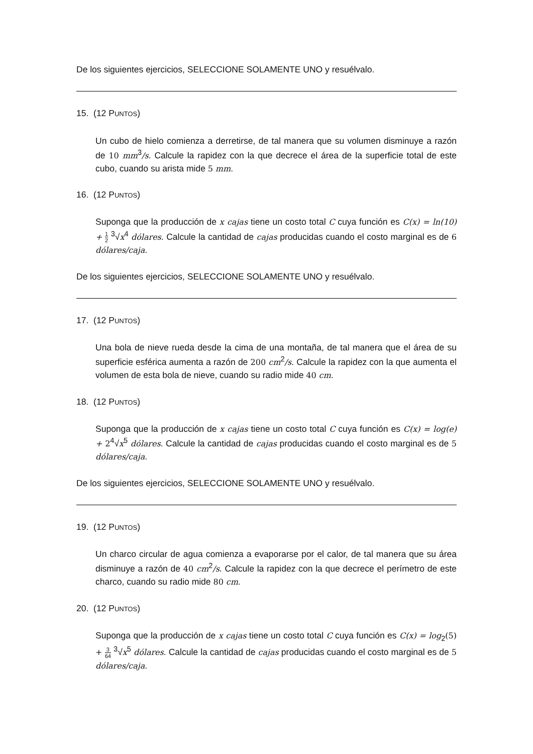De los siguientes ejercicios, SELECCIONE SOLAMENTE UNO y resuélvalo.
15. (12 PUNTOS)
Un cubo de hielo comienza a derretirse, de tal manera que su volumen disminuye a razón de 10 mm<sup>3</sup>/s. Calcule la rapidez con la que decrece el área de la superficie total de este cubo, cuando su arista mide 5 mm.
16. (12 PUNTOS)
Suponga que la producción de x cajas tiene un costo total C cuya función es C(x) = ln(10) + 1 2 <sup>3</sup>√x<sup>4</sup> dólares. Calcule la cantidad de cajas producidas cuando el costo marginal es de 6 dólares/caja.
De los siguientes ejercicios, SELECCIONE SOLAMENTE UNO y resuélvalo.
17. (12 PUNTOS)
Una bola de nieve rueda desde la cima de una montaña, de tal manera que el área de su superficie esférica aumenta a razón de 200 cm<sup>2</sup>/s. Calcule la rapidez con la que aumenta el volumen de esta bola de nieve, cuando su radio mide 40 cm.
18. (12 PUNTOS)
Suponga que la producción de x cajas tiene un costo total C cuya función es C(x) = log(e) + 2<sup>4</sup>√x<sup>5</sup> dólares. Calcule la cantidad de cajas producidas cuando el costo marginal es de 5 dólares/caja.
De los siguientes ejercicios, SELECCIONE SOLAMENTE UNO y resuélvalo.
19. (12 PUNTOS)
Un charco circular de agua comienza a evaporarse por el calor, de tal manera que su área disminuye a razón de 40 cm<sup>2</sup>/s. Calcule la rapidez con la que decrece el perímetro de este charco, cuando su radio mide 80 cm.
20. (12 PUNTOS)
Suponga que la producción de x cajas tiene un costo total C cuya función es C(x) = log<sub>2</sub>(5) + 3 64 <sup>3</sup>√x<sup>5</sup> dólares. Calcule la cantidad de cajas producidas cuando el costo marginal es de 5 dólares/caja.